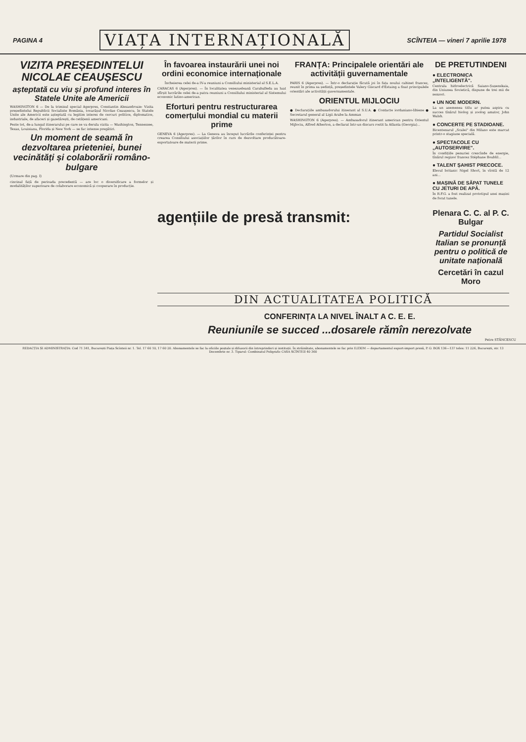PAGINA 4
VIAȚA INTERNAȚIONALĂ
SCÎNTEIA — vineri 7 aprilie 1978
VIZITA PREȘEDINTELUI NICOLAE CEAUȘESCU
așteptată cu viu și profund interes în Statele Unite ale Americii
WASHINGTON 6 — De la trimisul special Agerpres, Constantin Alexandroaie: Vizita președintelui Republicii Socialiste România, tovarășul Nicolae Ceaușescu, în Statele Unite ale Americii este așteptată cu legitim interes de cercuri politice, diplomatice, industriale, de afaceri și gazetărești, de cetățenii americani.
Peste tot, de-a lungul itinerarului pe care se va derula vizita — Washington, Tennessee, Texas, Louisiana, Florida și New York — se fac intense pregătiri.
Un moment de seamă în dezvoltarea prieteniei, bunei vecinătăți și colaborării româno-bulgare
(Urmare din pag. I)
cincinal față de perioada precedentă — are loc o diversificare a formelor și modalităților superioare de colaborare economică și cooperare în producție.
În favoarea instaurării unei noi ordini economice internaționale
Încheierea celei de-a IV-a reuniuni a Consiliului ministerial al S.E.L.A.
CARACAS 6 (Agerpres). — În localitatea venezueleană Caraballeda au luat sfîrșit lucrările celei de-a patra reuniuni a Consiliului ministerial al Sistemului economic latino-american.
Eforturi pentru restructurarea comerțului mondial cu materii prime
GENEVA 6 (Agerpres). — La Geneva au început lucrările conferinței pentru crearea Consiliului asociațiilor țărilor în curs de dezvoltare producătoare-exportatoare de materii prime.
FRANȚA: Principalele orientări ale activității guvernamentale
PARIS 6 (Agerpres). — Într-o declarație făcută joi în fața noului cabinet francez, reunit în prima sa ședință, președintele Valery Giscard d'Estaing a fixat principalele orientări ale activității guvernamentale.
ORIENTUL MIJLOCIU
● Declarațiile ambasadorului itinerant al S.U.A. ● Contacte iordaniano-libiene ● Secretarul general al Ligii Arabe la Amman
WASHINGTON 6 (Agerpres). — Ambasadorul itinerant american pentru Orientul Mijlociu, Alfred Atherton, a declarat într-un discurs rostit la Atlanta (Georgia)...
DE PRETUTINDENI
● ELECTRONICA „INTELIGENTĂ".
Centrala hidroelectrică Saiano-Șușenskaia, din Uniunea Sovietică, dispune de trei mii de senzori.
● UN NOE MODERN.
La un asemenea titlu ar putea aspira cu succes tînărul biolog și zoolog amator, John Walsh.
● CONCERTE PE STADIOANE.
Bicentenarul „Scalei" din Milano este marcat printr-o stagiune specială.
● SPECTACOLE CU „AUTOSERVIRE".
În condițiile penuriei crescînde de energie, tînărul regizor francez Stéphane Boublil...
● TALENT ȘAHIST PRECOCE.
Elevul britanic Nigel Short, în vîrstă de 12 ani...
● MAȘINĂ DE SĂPAT TUNELE CU JETURI DE APĂ.
În R.F.G. a fost realizat prototipul unei mașini de forat tunele.
agențiile de presă transmit:
Plenara C. C. al P. C. Bulgar
Partidul Socialist Italian se pronunță pentru o politică de unitate națională
Cercetări în cazul Moro
DIN ACTUALITATEA POLITICĂ
CONFERINȚA LA NIVEL ÎNALT A C. E. E.
Reuniunile se succed ...dosarele rămîn nerezolvate
Petre STĂNCESCU
REDACȚIA ȘI ADMINISTRAȚIA: Cod 71 341, București Piața Scînteii nr. 1. Tel. 17 60 10, 17 60 20. Abonamentele se fac la oficiile poștale și difuzorii din întreprinderi și instituții. În străinătate, abonamentele se fac prin ILEXIM — departamentul export-import presă, P. O. BOX 136—137 telex: 11 226, București, str. 13 Decembrie nr. 3. Tiparul: Combinatul Poligrafic CASA SCÎNTEII 40 360